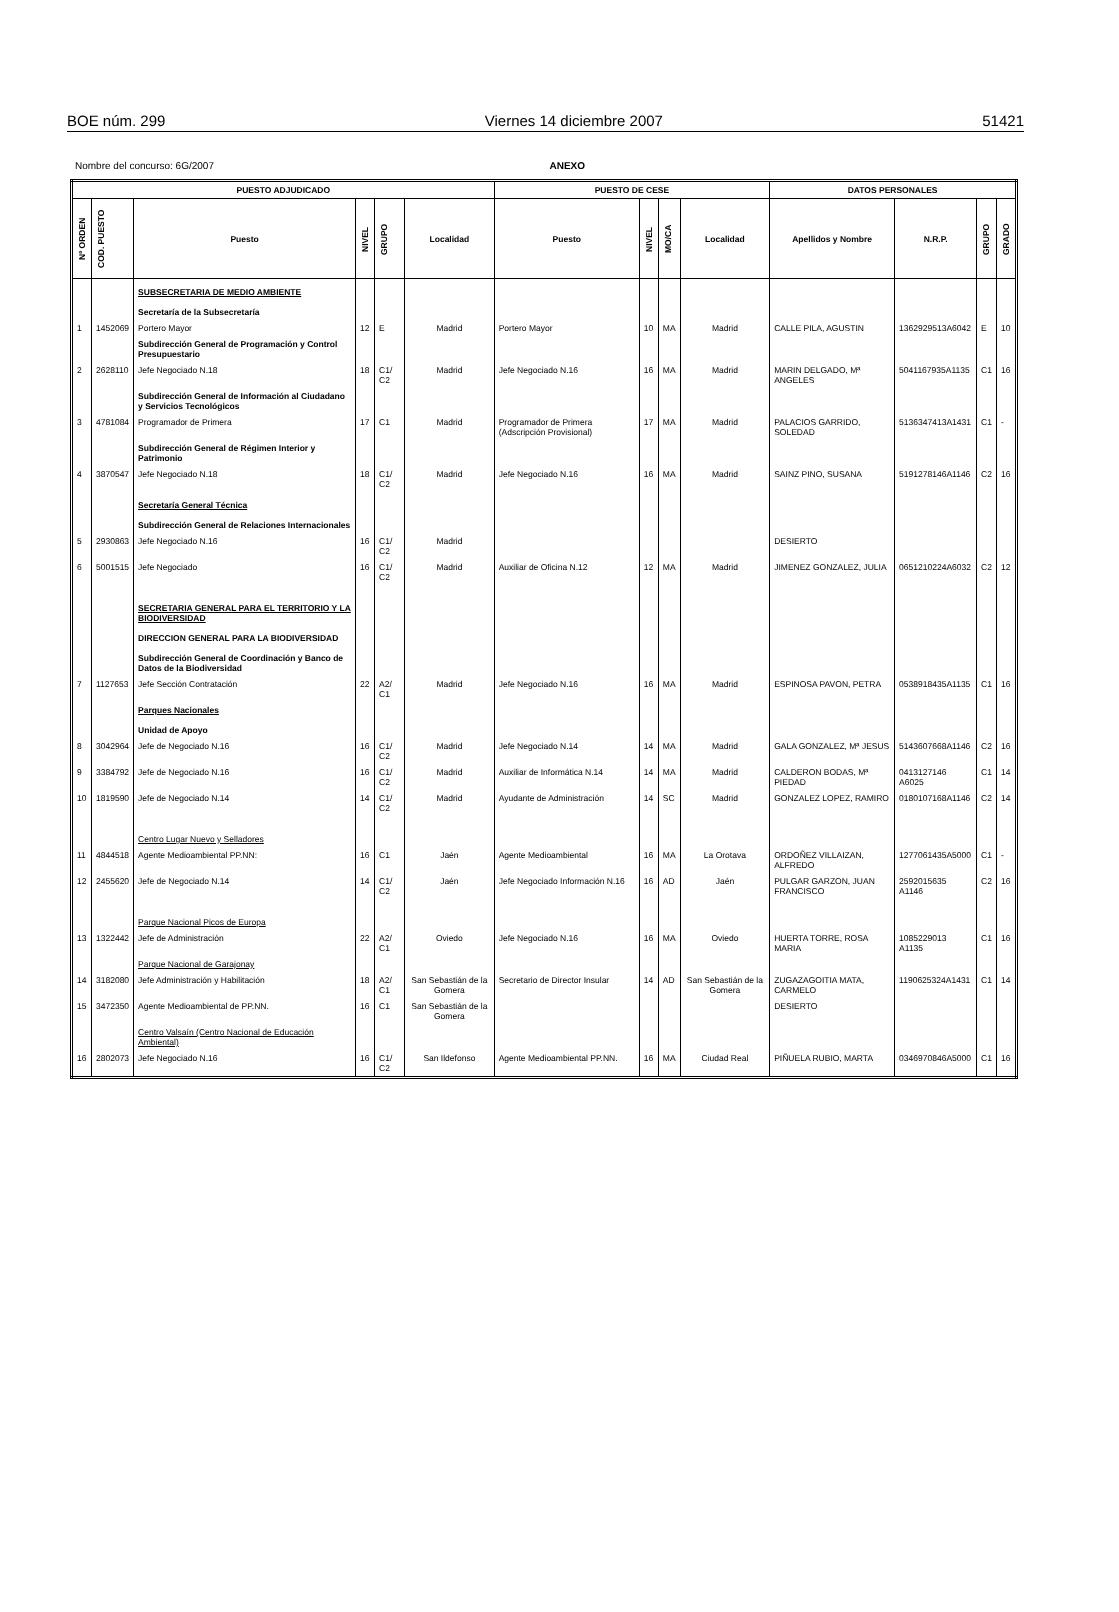BOE núm. 299 Viernes 14 diciembre 2007 51421
Nombre del concurso: 6G/2007 ANEXO
| PUESTO ADJUDICADO | | | | | | PUESTO DE CESE | | | | DATOS PERSONALES | | | |
| --- | --- | --- | --- | --- | --- | --- | --- | --- | --- | --- | --- | --- | --- |
| Nº ORDEN | COD. PUESTO | Puesto | NIVEL | GRUPO | Localidad | Puesto | NIVEL | MO/CA | Localidad | Apellidos y Nombre | N.R.P. | GRUPO | GRADO |
| | | SUBSECRETARIA DE MEDIO AMBIENTE Secretaría de la Subsecretaría | | | | | | | | | | | |
| 1 | 1452069 | Portero Mayor | 12 | E | Madrid | Portero Mayor | 10 | MA | Madrid | CALLE PILA, AGUSTIN | 1362929513A6042 | E | 10 |
| | | Subdirección General de Programación y Control Presupuestario | | | | | | | | | | | |
| 2 | 2628110 | Jefe Negociado N.18 | 18 | C1/ C2 | Madrid | Jefe Negociado N.16 | 16 | MA | Madrid | MARIN DELGADO, Mª ANGELES | 5041167935A1135 | C1 | 16 |
| | | Subdirección General de Información al Ciudadano y Servicios Tecnológicos | | | | | | | | | | | |
| 3 | 4781084 | Programador de Primera | 17 | C1 | Madrid | Programador de Primera (Adscripción Provisional) | 17 | MA | Madrid | PALACIOS GARRIDO, SOLEDAD | 5136347413A1431 | C1 | - |
| | | Subdirección General de Régimen Interior y Patrimonio | | | | | | | | | | | |
| 4 | 3870547 | Jefe Negociado N.18 | 18 | C1/ C2 | Madrid | Jefe Negociado N.16 | 16 | MA | Madrid | SAINZ PINO, SUSANA | 5191278146A1146 | C2 | 16 |
| | | Secretaría General Técnica Subdirección General de Relaciones Internacionales | | | | | | | | | | | |
| 5 | 2930863 | Jefe Negociado N.16 | 16 | C1/ C2 | Madrid | | | | | DESIERTO | | | |
| 6 | 5001515 | Jefe Negociado | 16 | C1/ C2 | Madrid | Auxiliar de Oficina N.12 | 12 | MA | Madrid | JIMENEZ GONZALEZ, JULIA | 0651210224A6032 | C2 | 12 |
| | | SECRETARIA GENERAL PARA EL TERRITORIO Y LA BIODIVERSIDAD DIRECCION GENERAL PARA LA BIODIVERSIDAD Subdirección General de Coordinación y Banco de Datos de la Biodiversidad | | | | | | | | | | | |
| 7 | 1127653 | Jefe Sección Contratación | 22 | A2/ C1 | Madrid | Jefe Negociado N.16 | 16 | MA | Madrid | ESPINOSA PAVON, PETRA | 0538918435A1135 | C1 | 16 |
| | | Parques Nacionales Unidad de Apoyo | | | | | | | | | | | |
| 8 | 3042964 | Jefe de Negociado N.16 | 16 | C1/ C2 | Madrid | Jefe Negociado N.14 | 14 | MA | Madrid | GALA GONZALEZ, Mª JESUS | 5143607668A1146 | C2 | 16 |
| 9 | 3384792 | Jefe de Negociado N.16 | 16 | C1/ C2 | Madrid | Auxiliar de Informática N.14 | 14 | MA | Madrid | CALDERON BODAS, Mª PIEDAD | 0413127146 A6025 | C1 | 14 |
| 10 | 1819590 | Jefe de Negociado N.14 | 14 | C1/ C2 | Madrid | Ayudante de Administración | 14 | SC | Madrid | GONZALEZ LOPEZ, RAMIRO | 0180107168A1146 | C2 | 14 |
| | | Centro Lugar Nuevo y Selladores | | | | | | | | | | | |
| 11 | 4844518 | Agente Medioambiental PP.NN: | 16 | C1 | Jaén | Agente Medioambiental | 16 | MA | La Orotava | ORDOÑEZ VILLAIZAN, ALFREDO | 1277061435A5000 | C1 | - |
| 12 | 2455620 | Jefe de Negociado N.14 | 14 | C1/ C2 | Jaén | Jefe Negociado Información N.16 | 16 | AD | Jaén | PULGAR GARZON, JUAN FRANCISCO | 2592015635 A1146 | C2 | 16 |
| | | Parque Nacional Picos de Europa | | | | | | | | | | | |
| 13 | 1322442 | Jefe de Administración | 22 | A2/ C1 | Oviedo | Jefe Negociado N.16 | 16 | MA | Oviedo | HUERTA TORRE, ROSA MARIA | 1085229013 A1135 | C1 | 16 |
| | | Parque Nacional de Garajonay | | | | | | | | | | | |
| 14 | 3182080 | Jefe Administración y Habilitación | 18 | A2/ C1 | San Sebastián de la Gomera | Secretario de Director Insular | 14 | AD | San Sebastián de la Gomera | ZUGAZAGOITIA MATA, CARMELO | 1190625324A1431 | C1 | 14 |
| 15 | 3472350 | Agente Medioambiental de PP.NN. | 16 | C1 | San Sebastián de la Gomera | | | | | DESIERTO | | | |
| | | Centro Valsaín (Centro Nacional de Educación Ambiental) | | | | | | | | | | | |
| 16 | 2802073 | Jefe Negociado N.16 | 16 | C1/ C2 | San Ildefonso | Agente Medioambiental PP.NN. | 16 | MA | Ciudad Real | PIÑUELA RUBIO, MARTA | 0346970846A5000 | C1 | 16 |